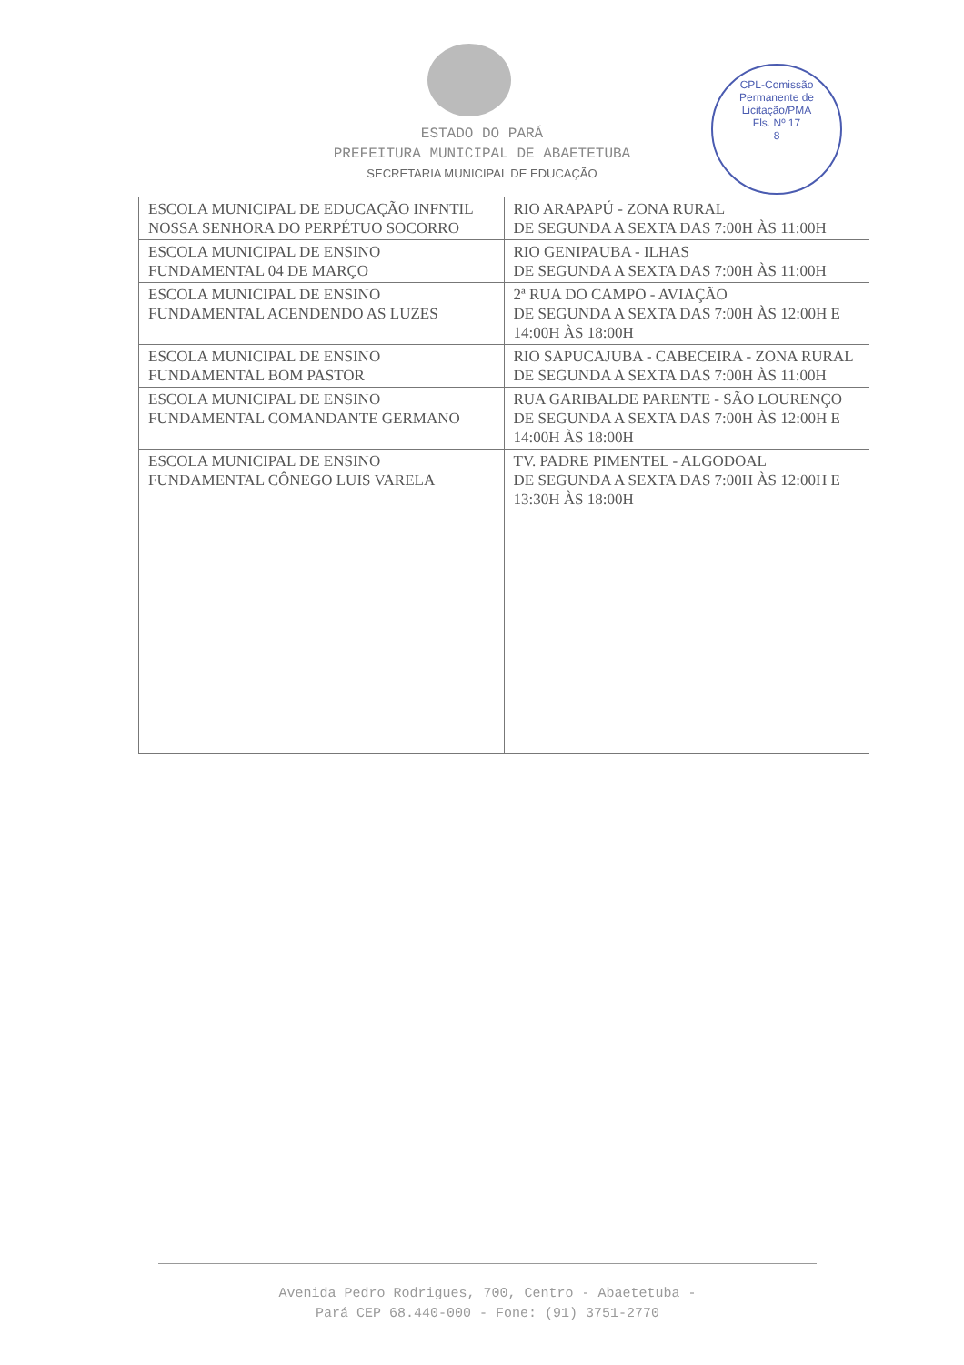CPL-Comissão Permanente de Licitação/PMA
Fls. Nº 17
8
ESTADO DO PARÁ
PREFEITURA MUNICIPAL DE ABAETETUBA
SECRETARIA MUNICIPAL DE EDUCAÇÃO
| ESCOLA MUNICIPAL DE EDUCAÇÃO INFNTIL NOSSA SENHORA DO PERPÉTUO SOCORRO | RIO ARAPAPÚ - ZONA RURAL DE SEGUNDA A SEXTA DAS 7:00H ÀS 11:00H |
| ESCOLA MUNICIPAL DE ENSINO FUNDAMENTAL 04 DE MARÇO | RIO GENIPAUBA - ILHAS DE SEGUNDA A SEXTA DAS 7:00H ÀS 11:00H |
| ESCOLA MUNICIPAL DE ENSINO FUNDAMENTAL ACENDENDO AS LUZES | 2ª RUA DO CAMPO - AVIAÇÃO DE SEGUNDA A SEXTA DAS 7:00H ÀS 12:00H E 14:00H ÀS 18:00H |
| ESCOLA MUNICIPAL DE ENSINO FUNDAMENTAL BOM PASTOR | RIO SAPUCAJUBA - CABECEIRA - ZONA RURAL DE SEGUNDA A SEXTA DAS 7:00H ÀS 11:00H |
| ESCOLA MUNICIPAL DE ENSINO FUNDAMENTAL COMANDANTE GERMANO | RUA GARIBALDE PARENTE - SÃO LOURENÇO DE SEGUNDA A SEXTA DAS 7:00H ÀS 12:00H E 14:00H ÀS 18:00H |
| ESCOLA MUNICIPAL DE ENSINO FUNDAMENTAL CÔNEGO LUIS VARELA | TV. PADRE PIMENTEL - ALGODOAL DE SEGUNDA A SEXTA DAS 7:00H ÀS 12:00H E 13:30H ÀS 18:00H |
Avenida Pedro Rodrigues, 700, Centro - Abaetetuba -
Pará CEP 68.440-000 - Fone: (91) 3751-2770